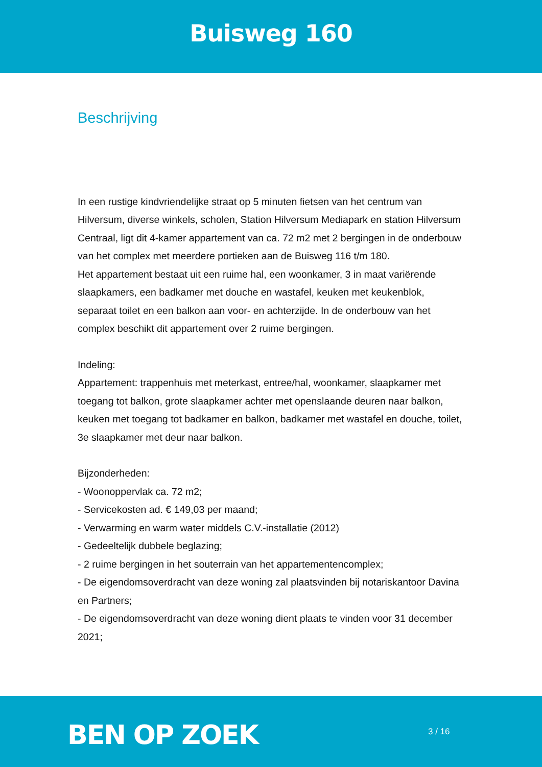Buisweg 160
Beschrijving
In een rustige kindvriendelijke straat op 5 minuten fietsen van het centrum van Hilversum, diverse winkels, scholen, Station Hilversum Mediapark en station Hilversum Centraal, ligt dit 4-kamer appartement van ca. 72 m2 met 2 bergingen in de onderbouw van het complex met meerdere portieken aan de Buisweg 116 t/m 180.
Het appartement bestaat uit een ruime hal, een woonkamer, 3 in maat variërende slaapkamers, een badkamer met douche en wastafel, keuken met keukenblok, separaat toilet en een balkon aan voor- en achterzijde. In de onderbouw van het complex beschikt dit appartement over 2 ruime bergingen.
Indeling:
Appartement: trappenhuis met meterkast, entree/hal, woonkamer, slaapkamer met toegang tot balkon, grote slaapkamer achter met openslaande deuren naar balkon, keuken met toegang tot badkamer en balkon, badkamer met wastafel en douche, toilet, 3e slaapkamer met deur naar balkon.
Bijzonderheden:
- Woonoppervlak ca. 72 m2;
- Servicekosten ad. € 149,03 per maand;
- Verwarming en warm water middels C.V.-installatie (2012)
- Gedeeltelijk dubbele beglazing;
- 2 ruime bergingen in het souterrain van het appartementencomplex;
- De eigendomsoverdracht van deze woning zal plaatsvinden bij notariskantoor Davina en Partners;
- De eigendomsoverdracht van deze woning dient plaats te vinden voor 31 december 2021;
BEN OP ZOEK 3 / 16